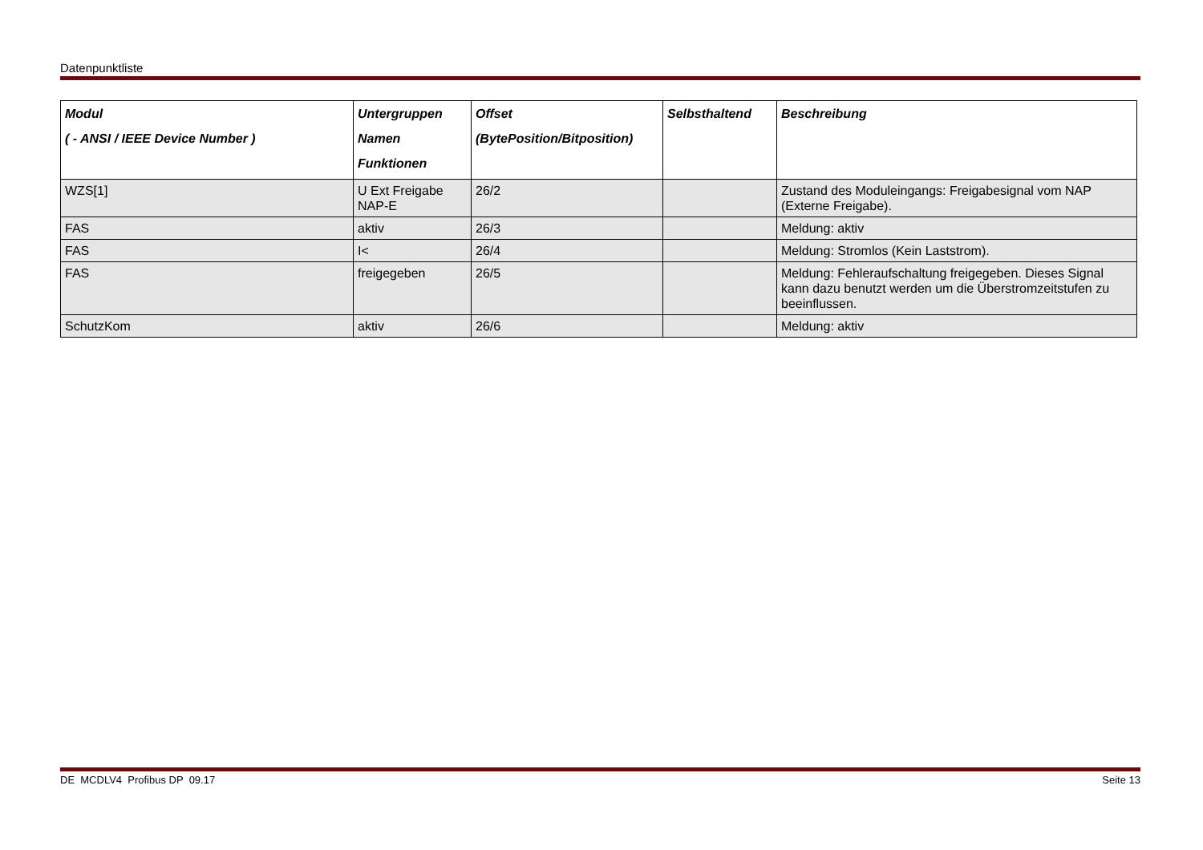Datenpunktliste
| Modul ( - ANSI / IEEE Device Number ) | Untergruppen Namen Funktionen | Offset (BytePosition/Bitposition) | Selbsthaltend | Beschreibung |
| --- | --- | --- | --- | --- |
| WZS[1] | U Ext Freigabe NAP-E | 26/2 | | Zustand des Moduleingangs: Freigabesignal vom NAP (Externe Freigabe). |
| FAS | aktiv | 26/3 | | Meldung: aktiv |
| FAS | I< | 26/4 | | Meldung: Stromlos (Kein Laststrom). |
| FAS | freigegeben | 26/5 | | Meldung: Fehleraufschaltung freigegeben. Dieses Signal kann dazu benutzt werden um die Überstromzeitstufen zu beeinflussen. |
| SchutzKom | aktiv | 26/6 | | Meldung: aktiv |
DE MCDLV4 Profibus DP 09.17 Seite 13